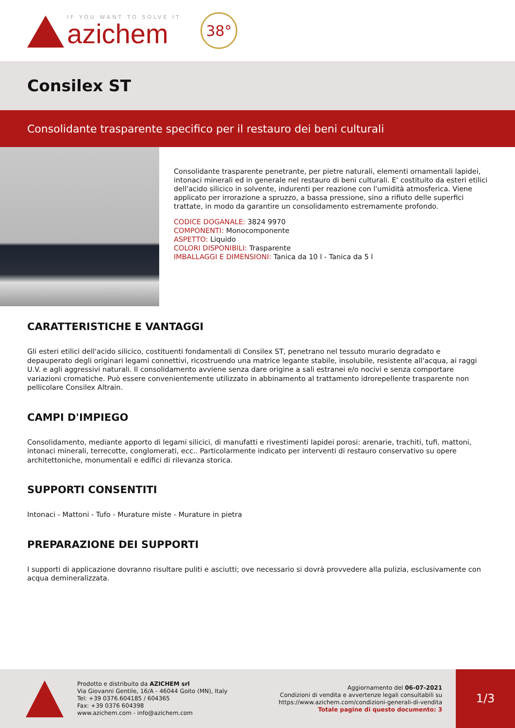IF YOU WANT TO SOLVE IT
azichem
38°
Consilex ST
Consolidante trasparente specifico per il restauro dei beni culturali
Consolidante trasparente penetrante, per pietre naturali, elementi ornamentali lapidei, intonaci minerali ed in generale nel restauro di beni culturali. E' costituito da esteri etilici dell'acido silicico in solvente, indurenti per reazione con l'umidità atmosferica. Viene applicato per irrorazione a spruzzo, a bassa pressione, sino a rifiuto delle superfici trattate, in modo da garantire un consolidamento estremamente profondo.
CODICE DOGANALE: 3824 9970
COMPONENTI: Monocomponente
ASPETTO: Liquido
COLORI DISPONIBILI: Trasparente
IMBALLAGGI E DIMENSIONI: Tanica da 10 l - Tanica da 5 l
CARATTERISTICHE E VANTAGGI
Gli esteri etilici dell'acido silicico, costituenti fondamentali di Consilex ST, penetrano nel tessuto murario degradato e depauperato degli originari legami connettivi, ricostruendo una matrice legante stabile, insolubile, resistente all'acqua, ai raggi U.V. e agli aggressivi naturali. Il consolidamento avviene senza dare origine a sali estranei e/o nocivi e senza comportare variazioni cromatiche. Può essere convenientemente utilizzato in abbinamento al trattamento idrorepellente trasparente non pellicolare Consilex Altrain.
CAMPI D'IMPIEGO
Consolidamento, mediante apporto di legami silicici, di manufatti e rivestimenti lapidei porosi: arenarie, trachiti, tufi, mattoni, intonaci minerali, terrecotte, conglomerati, ecc.. Particolarmente indicato per interventi di restauro conservativo su opere architettoniche, monumentali e edifici di rilevanza storica.
SUPPORTI CONSENTITI
Intonaci - Mattoni - Tufo - Murature miste - Murature in pietra
PREPARAZIONE DEI SUPPORTI
I supporti di applicazione dovranno risultare puliti e asciutti; ove necessario si dovrà provvedere alla pulizia, esclusivamente con acqua demineralizzata.
Prodotto e distribuito da AZICHEM srl
Via Giovanni Gentile, 16/A - 46044 Goito (MN), Italy
Tel: +39 0376.604185 / 604365
Fax: +39 0376 604398
www.azichem.com - info@azichem.com
Aggiornamento del 06-07-2021
Condizioni di vendita e avvertenze legali consultabili su
https://www.azichem.com/condizioni-generali-di-vendita
Totale pagine di questo documento: 3
1/3